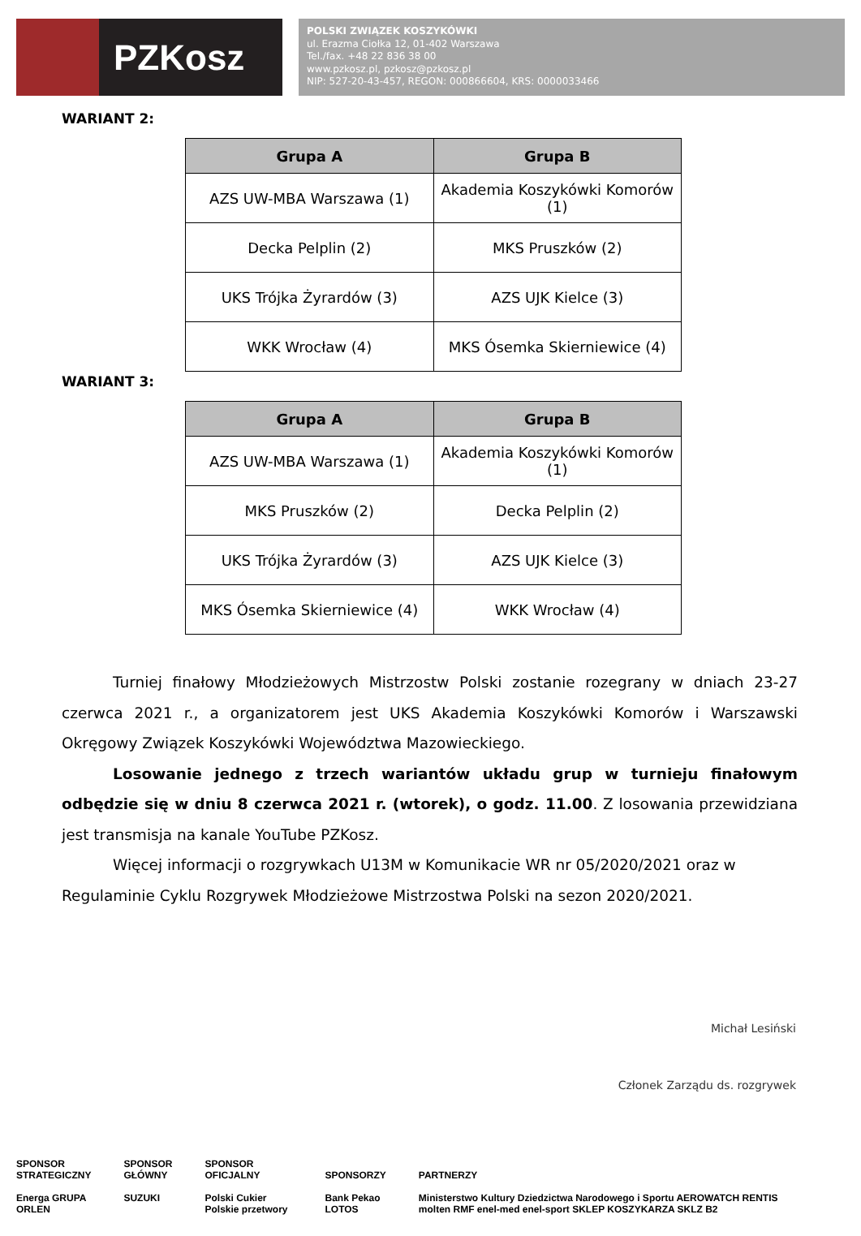PZKosz
POLSKI ZWIĄZEK KOSZYKÓWKI
ul. Erazma Ciołka 12, 01-402 Warszawa
Tel./fax. +48 22 836 38 00
www.pzkosz.pl, pzkosz@pzkosz.pl
NIP: 527-20-43-457, REGON: 000866604, KRS: 0000033466
WARIANT 2:
| Grupa A | Grupa B |
| --- | --- |
| AZS UW-MBA Warszawa (1) | Akademia Koszykówki Komorów (1) |
| Decka Pelplin (2) | MKS Pruszków (2) |
| UKS Trójka Żyrardów (3) | AZS UJK Kielce (3) |
| WKK Wrocław (4) | MKS Ósemka Skierniewice (4) |
WARIANT 3:
| Grupa A | Grupa B |
| --- | --- |
| AZS UW-MBA Warszawa (1) | Akademia Koszykówki Komorów (1) |
| MKS Pruszków (2) | Decka Pelplin (2) |
| UKS Trójka Żyrardów (3) | AZS UJK Kielce (3) |
| MKS Ósemka Skierniewice (4) | WKK Wrocław (4) |
Turniej finałowy Młodzieżowych Mistrzostw Polski zostanie rozegrany w dniach 23-27 czerwca 2021 r., a organizatorem jest UKS Akademia Koszykówki Komorów i Warszawski Okręgowy Związek Koszykówki Województwa Mazowieckiego.
Losowanie jednego z trzech wariantów układu grup w turnieju finałowym odbędzie się w dniu 8 czerwca 2021 r. (wtorek), o godz. 11.00. Z losowania przewidziana jest transmisja na kanale YouTube PZKosz.
Więcej informacji o rozgrywkach U13M w Komunikacie WR nr 05/2020/2021 oraz w Regulaminie Cyklu Rozgrywek Młodzieżowe Mistrzostwa Polski na sezon 2020/2021.
Michał Lesiński
Członek Zarządu ds. rozgrywek
SPONSOR
STRATEGICZNY
Energa GRUPA ORLEN
SPONSOR
GŁÓWNY
SUZUKI
SPONSOR
OFICJALNY
Polski Cukier Polskie przetwory
SPONSORZY
Bank Pekao LOTOS
PARTNERZY
Ministerstwo Kultury Dziedzictwa Narodowego i Sportu AEROWATCH RENTIS molten RMF enel-med enel-sport SKLEP KOSZYKARZA SKLZ B2